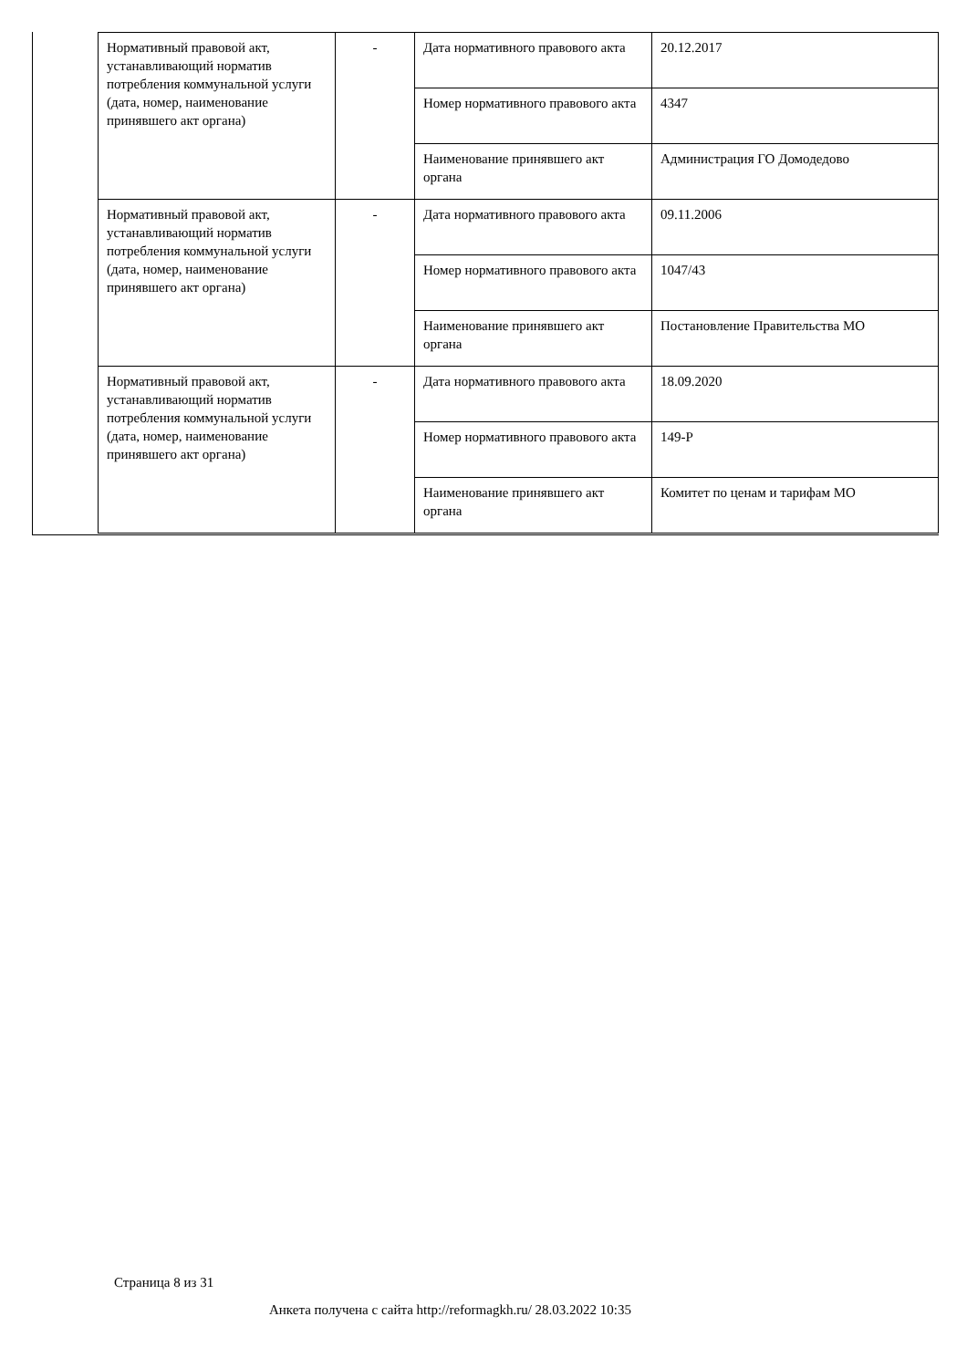| Нормативный правовой акт, устанавливающий норматив потребления коммунальной услуги (дата, номер, наименование принявшего акт органа) | - | Дата нормативного правового акта | 20.12.2017 |
| | | Номер нормативного правового акта | 4347 |
| | | Наименование принявшего акт органа | Администрация ГО Домодедово |
| Нормативный правовой акт, устанавливающий норматив потребления коммунальной услуги (дата, номер, наименование принявшего акт органа) | - | Дата нормативного правового акта | 09.11.2006 |
| | | Номер нормативного правового акта | 1047/43 |
| | | Наименование принявшего акт органа | Постановление Правительства МО |
| Нормативный правовой акт, устанавливающий норматив потребления коммунальной услуги (дата, номер, наименование принявшего акт органа) | - | Дата нормативного правового акта | 18.09.2020 |
| | | Номер нормативного правового акта | 149-Р |
| | | Наименование принявшего акт органа | Комитет по ценам и тарифам МО |
Страница 8 из 31
Анкета получена с сайта http://reformagkh.ru/ 28.03.2022 10:35